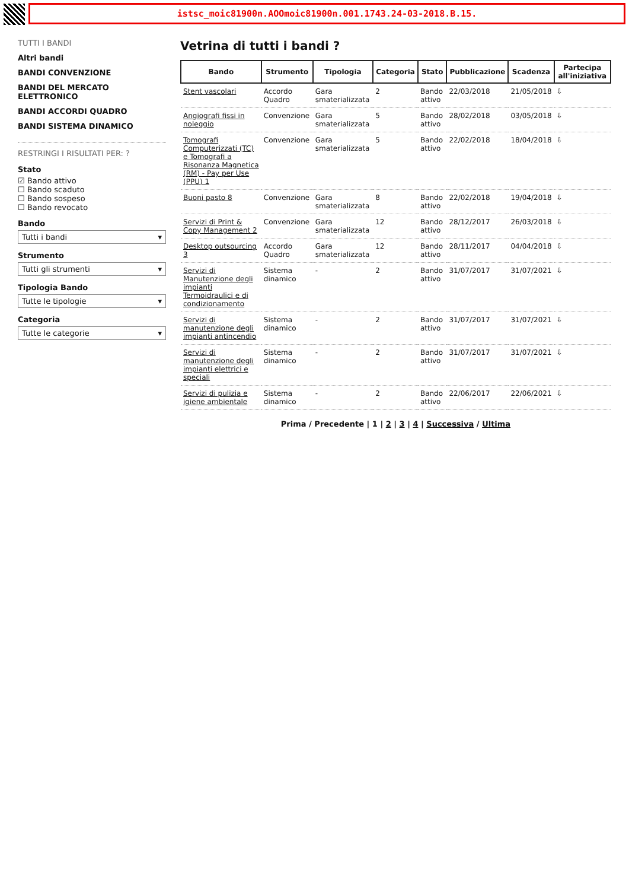istsc_moic81900n.AOOmoic81900n.001.1743.24-03-2018.B.15.
TUTTI I BANDI
Altri bandi
BANDI CONVENZIONE
BANDI DEL MERCATO ELETTRONICO
BANDI ACCORDI QUADRO
BANDI SISTEMA DINAMICO
RESTRINGI I RISULTATI PER: ?
Stato
☑ Bando attivo
☐ Bando scaduto
☐ Bando sospeso
☐ Bando revocato
Bando
Tutti i bandi ▾
Strumento
Tutti gli strumenti ▾
Tipologia Bando
Tutte le tipologie ▾
Categoria
Tutte le categorie ▾
Vetrina di tutti i bandi ?
| Bando | Strumento | Tipologia | Categoria | Stato | Pubblicazione | Scadenza | Partecipa all'iniziativa |
| --- | --- | --- | --- | --- | --- | --- | --- |
| Stent vascolari | Accordo Quadro | Gara smaterializzata | 2 | Bando attivo | 22/03/2018 | 21/05/2018 | ⇩ |
| Angiografi fissi in noleggio | Convenzione | Gara smaterializzata | 5 | Bando attivo | 28/02/2018 | 03/05/2018 | ⇩ |
| Tomografi Computerizzati (TC) e Tomografi a Risonanza Magnetica (RM) - Pay per Use (PPU) 1 | Convenzione | Gara smaterializzata | 5 | Bando attivo | 22/02/2018 | 18/04/2018 | ⇩ |
| Buoni pasto 8 | Convenzione | Gara smaterializzata | 8 | Bando attivo | 22/02/2018 | 19/04/2018 | ⇩ |
| Servizi di Print & Copy Management 2 | Convenzione | Gara smaterializzata | 12 | Bando attivo | 28/12/2017 | 26/03/2018 | ⇩ |
| Desktop outsourcing 3 | Accordo Quadro | Gara smaterializzata | 12 | Bando attivo | 28/11/2017 | 04/04/2018 | ⇩ |
| Servizi di Manutenzione degli impianti Termoidraulici e di condizionamento | Sistema dinamico | - | 2 | Bando attivo | 31/07/2017 | 31/07/2021 | ⇩ |
| Servizi di manutenzione degli impianti antincendio | Sistema dinamico | - | 2 | Bando attivo | 31/07/2017 | 31/07/2021 | ⇩ |
| Servizi di manutenzione degli impianti elettrici e speciali | Sistema dinamico | - | 2 | Bando attivo | 31/07/2017 | 31/07/2021 | ⇩ |
| Servizi di pulizia e igiene ambientale | Sistema dinamico | - | 2 | Bando attivo | 22/06/2017 | 22/06/2021 | ⇩ |
Prima / Precedente | 1 | 2 | 3 | 4 | Successiva / Ultima